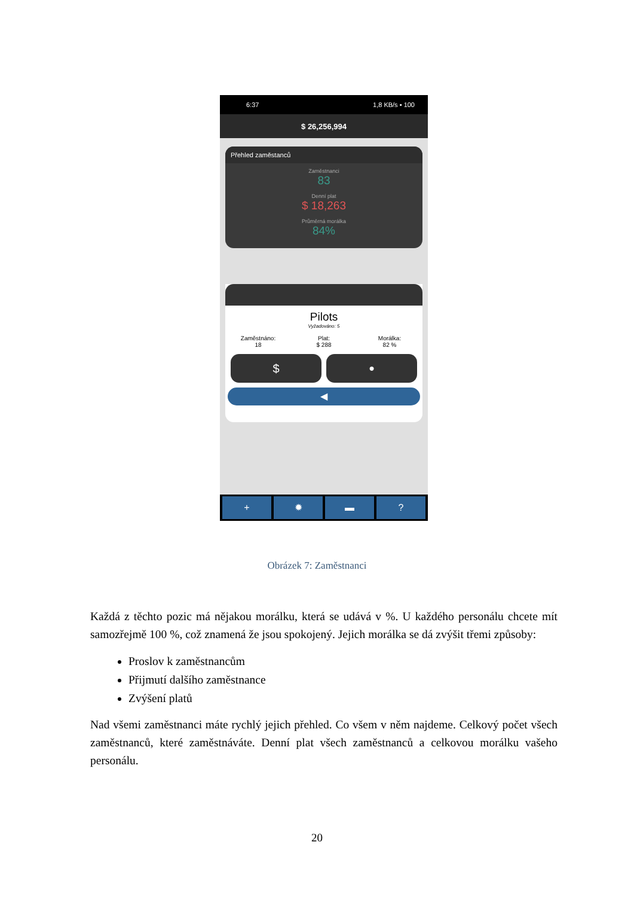6:37 1,8 KB/s ▪ 100
$ 26,256,994
Přehled zaměstanců
Zaměstnanci
83
Denní plat
$ 18,263
Průměrná morálka
84%
Pilots
Vyžadováno: 5
Zaměstnáno:
18
Plat:
$ 288
Morálka:
82 %
$
●
◀
+ ✹ ▬ ?
Obrázek 7: Zaměstnanci
Každá z těchto pozic má nějakou morálku, která se udává v %. U každého personálu chcete mít samozřejmě 100 %, což znamená že jsou spokojený. Jejich morálka se dá zvýšit třemi způsoby:
Proslov k zaměstnancům
Přijmutí dalšího zaměstnance
Zvýšení platů
Nad všemi zaměstnanci máte rychlý jejich přehled. Co všem v něm najdeme. Celkový počet všech zaměstnanců, které zaměstnáváte. Denní plat všech zaměstnanců a celkovou morálku vašeho personálu.
20